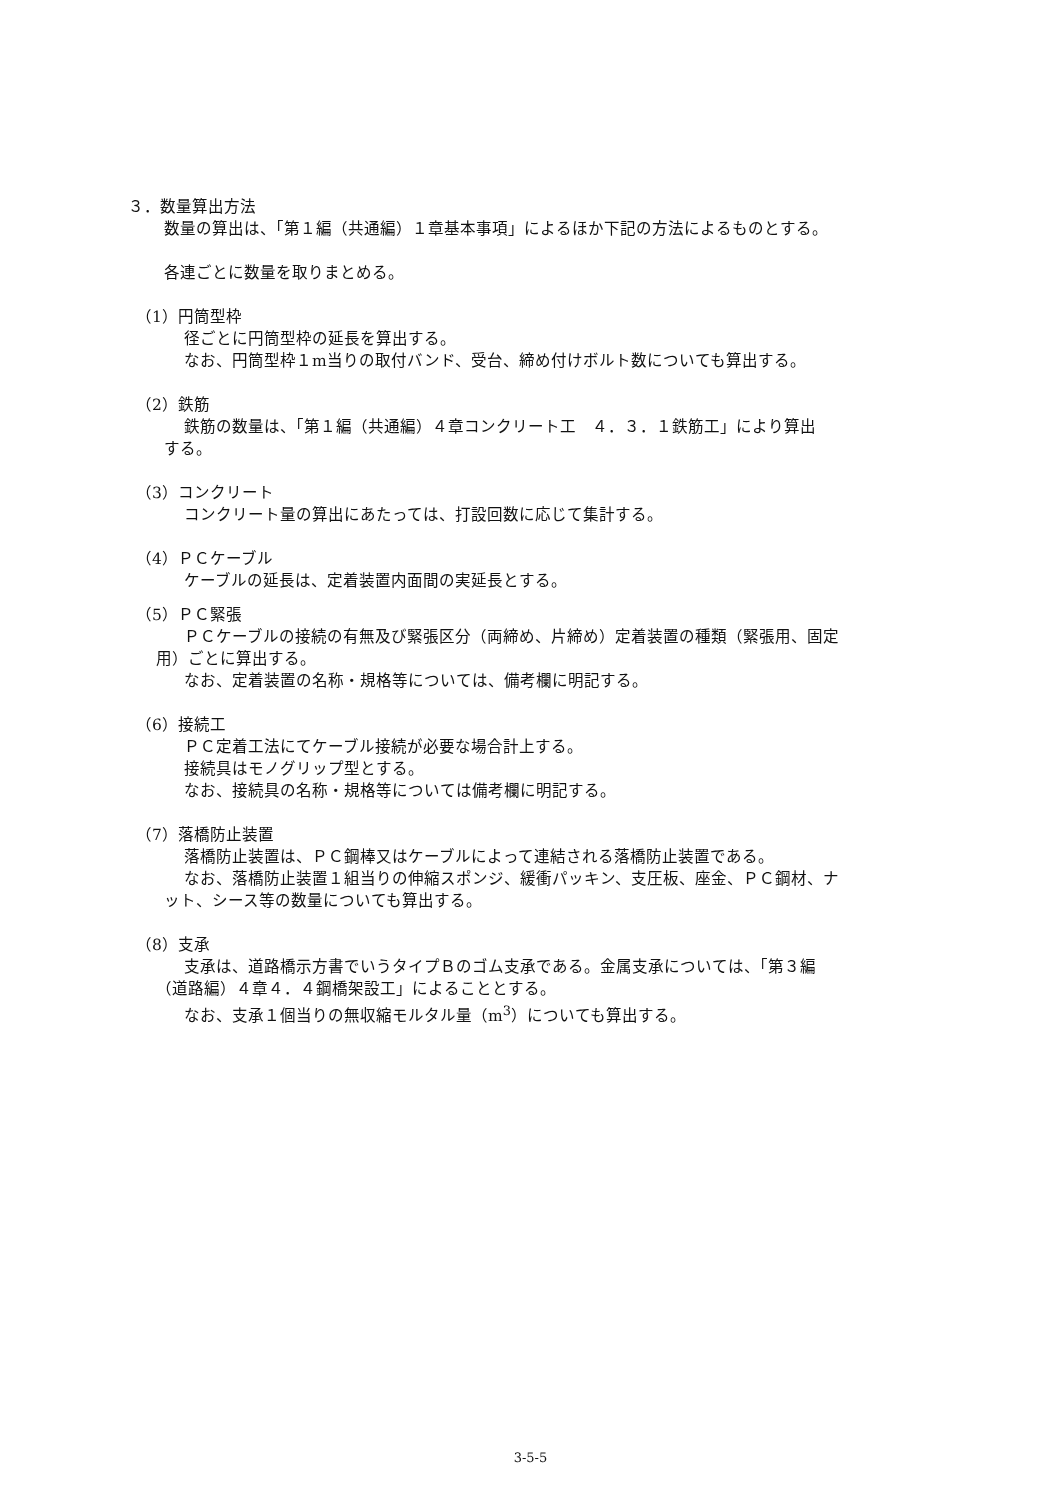３．数量算出方法
数量の算出は、「第１編（共通編）１章基本事項」によるほか下記の方法によるものとする。
各連ごとに数量を取りまとめる。
（1）円筒型枠
径ごとに円筒型枠の延長を算出する。
なお、円筒型枠１m当りの取付バンド、受台、締め付けボルト数についても算出する。
（2）鉄筋
鉄筋の数量は、「第１編（共通編）４章コンクリート工　４．３．１鉄筋工」により算出
する。
（3）コンクリート
コンクリート量の算出にあたっては、打設回数に応じて集計する。
（4）ＰＣケーブル
ケーブルの延長は、定着装置内面間の実延長とする。
（5）ＰＣ緊張
ＰＣケーブルの接続の有無及び緊張区分（両締め、片締め）定着装置の種類（緊張用、固定
用）ごとに算出する。
なお、定着装置の名称・規格等については、備考欄に明記する。
（6）接続工
ＰＣ定着工法にてケーブル接続が必要な場合計上する。
接続具はモノグリップ型とする。
なお、接続具の名称・規格等については備考欄に明記する。
（7）落橋防止装置
落橋防止装置は、ＰＣ鋼棒又はケーブルによって連結される落橋防止装置である。
なお、落橋防止装置１組当りの伸縮スポンジ、緩衝パッキン、支圧板、座金、ＰＣ鋼材、ナ
ット、シース等の数量についても算出する。
（8）支承
支承は、道路橋示方書でいうタイプＢのゴム支承である。金属支承については、「第３編
（道路編）４章４．４鋼橋架設工」によることとする。
なお、支承１個当りの無収縮モルタル量（m<sup>3</sup>）についても算出する。
3-5-5